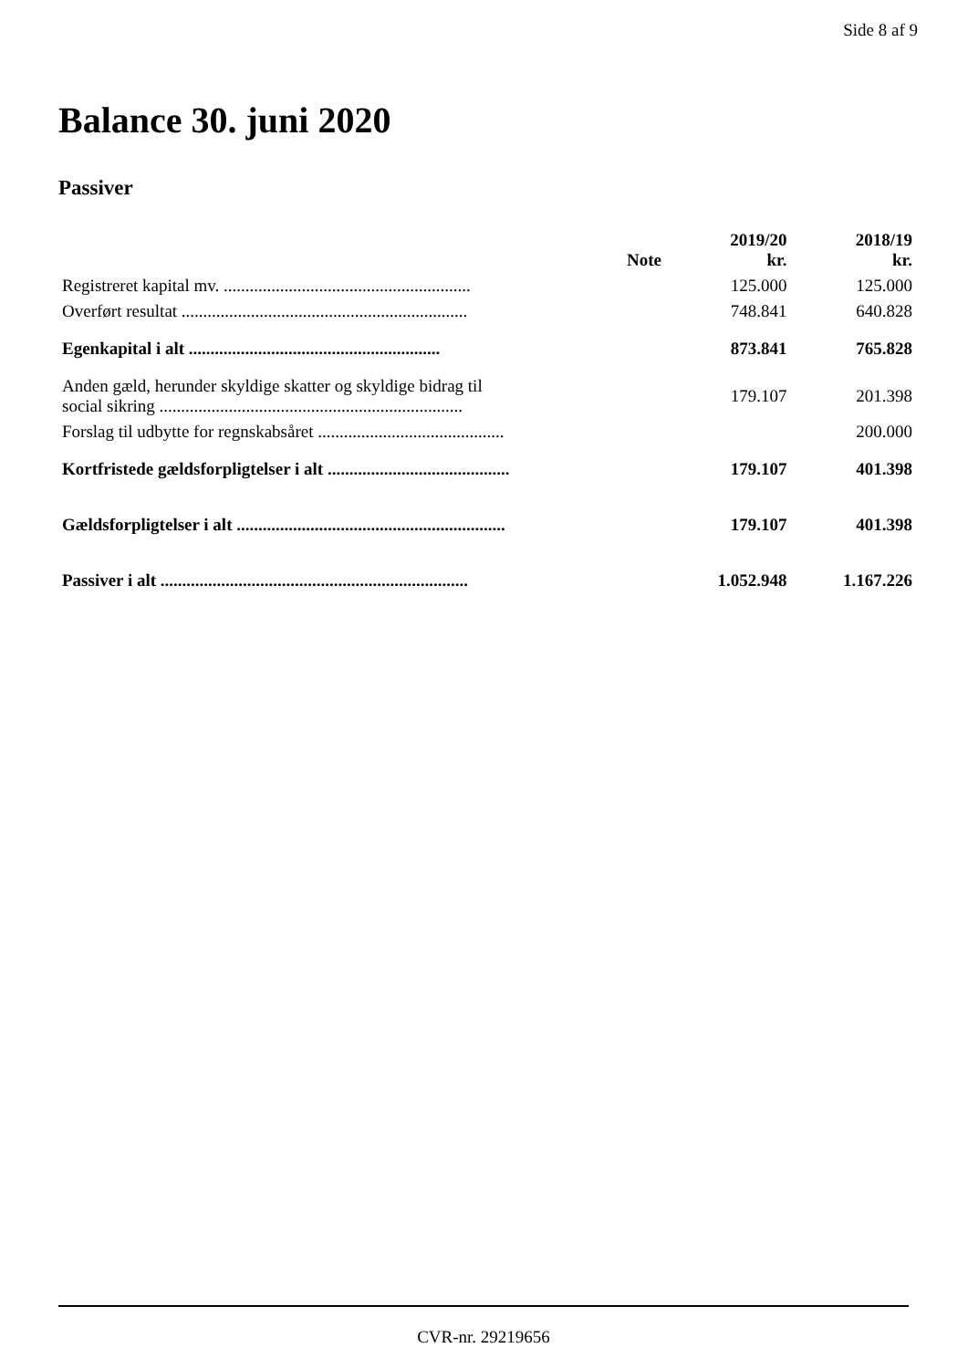Side 8 af 9
Balance 30. juni 2020
Passiver
| | Note | 2019/20 kr. | 2018/19 kr. |
| --- | --- | --- | --- |
| Registreret kapital mv. ......................................................... | | 125.000 | 125.000 |
| Overført resultat .................................................................. | | 748.841 | 640.828 |
| Egenkapital i alt .......................................................... | | 873.841 | 765.828 |
| Anden gæld, herunder skyldige skatter og skyldige bidrag til social sikring ...................................................................... | | 179.107 | 201.398 |
| Forslag til udbytte for regnskabsåret ........................................... | | | 200.000 |
| Kortfristede gældsforpligtelser i alt .......................................... | | 179.107 | 401.398 |
| Gældsforpligtelser i alt .............................................................. | | 179.107 | 401.398 |
| Passiver i alt ....................................................................... | | 1.052.948 | 1.167.226 |
CVR-nr. 29219656